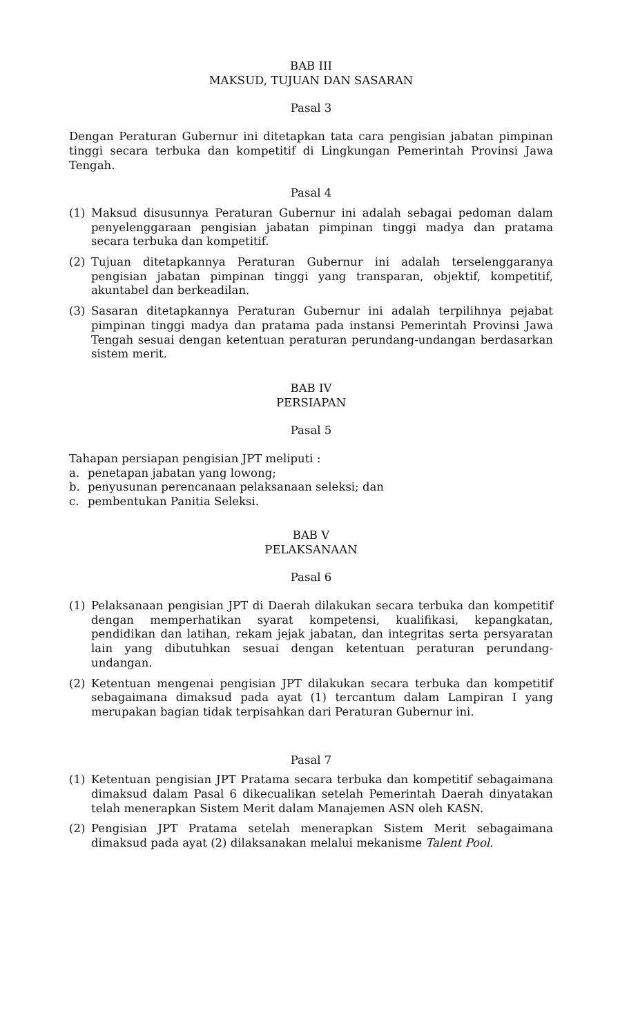BAB III
MAKSUD, TUJUAN DAN SASARAN
Pasal 3
Dengan Peraturan Gubernur ini ditetapkan tata cara pengisian jabatan pimpinan tinggi secara terbuka dan kompetitif di Lingkungan Pemerintah Provinsi Jawa Tengah.
Pasal 4
(1) Maksud disusunnya Peraturan Gubernur ini adalah sebagai pedoman dalam penyelenggaraan pengisian jabatan pimpinan tinggi madya dan pratama secara terbuka dan kompetitif.
(2) Tujuan ditetapkannya Peraturan Gubernur ini adalah terselenggaranya pengisian jabatan pimpinan tinggi yang transparan, objektif, kompetitif, akuntabel dan berkeadilan.
(3) Sasaran ditetapkannya Peraturan Gubernur ini adalah terpilihnya pejabat pimpinan tinggi madya dan pratama pada instansi Pemerintah Provinsi Jawa Tengah sesuai dengan ketentuan peraturan perundang-undangan berdasarkan sistem merit.
BAB IV
PERSIAPAN
Pasal 5
Tahapan persiapan pengisian JPT meliputi :
a. penetapan jabatan yang lowong;
b. penyusunan perencanaan pelaksanaan seleksi; dan
c. pembentukan Panitia Seleksi.
BAB V
PELAKSANAAN
Pasal 6
(1) Pelaksanaan pengisian JPT di Daerah dilakukan secara terbuka dan kompetitif dengan memperhatikan syarat kompetensi, kualifikasi, kepangkatan, pendidikan dan latihan, rekam jejak jabatan, dan integritas serta persyaratan lain yang dibutuhkan sesuai dengan ketentuan peraturan perundang-undangan.
(2) Ketentuan mengenai pengisian JPT dilakukan secara terbuka dan kompetitif sebagaimana dimaksud pada ayat (1) tercantum dalam Lampiran I yang merupakan bagian tidak terpisahkan dari Peraturan Gubernur ini.
Pasal 7
(1) Ketentuan pengisian JPT Pratama secara terbuka dan kompetitif sebagaimana dimaksud dalam Pasal 6 dikecualikan setelah Pemerintah Daerah dinyatakan telah menerapkan Sistem Merit dalam Manajemen ASN oleh KASN.
(2) Pengisian JPT Pratama setelah menerapkan Sistem Merit sebagaimana dimaksud pada ayat (2) dilaksanakan melalui mekanisme Talent Pool.